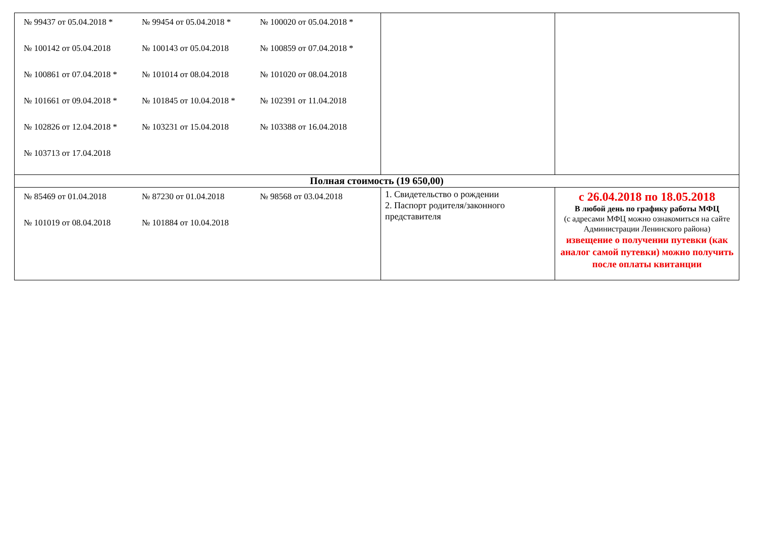| / № 99437 от 05.04.2018 * / № 99454 от 05.04.2018 * / № 100020 от 05.04.2018 * / / № 100142 от 05.04.2018 / № 100143 от 05.04.2018 / № 100859 от 07.04.2018 * / / № 100861 от 07.04.2018 * / № 101014 от 08.04.2018 / № 101020 от 08.04.2018 / / № 101661 от 09.04.2018 * / № 101845 от 10.04.2018 * / № 102391 от 11.04.2018 / / № 102826 от 12.04.2018 * / № 103231 от 15.04.2018 / № 103388 от 16.04.2018 / / № 103713 от 17.04.2018 / / / | | |
| Полная стоимость (19 650,00) | | |
| / № 85469 от 01.04.2018 / № 87230 от 01.04.2018 / № 98568 от 03.04.2018 / / № 101019 от 08.04.2018 / № 101884 от 10.04.2018 / / | 1. Свидетельство о рождении 2. Паспорт родителя/законного представителя | с 26.04.2018 по 18.05.2018 В любой день по графику работы МФЦ (с адресами МФЦ можно ознакомиться на сайте Администрации Ленинского района) извещение о получении путевки (как аналог самой путевки) можно получить после оплаты квитанции |